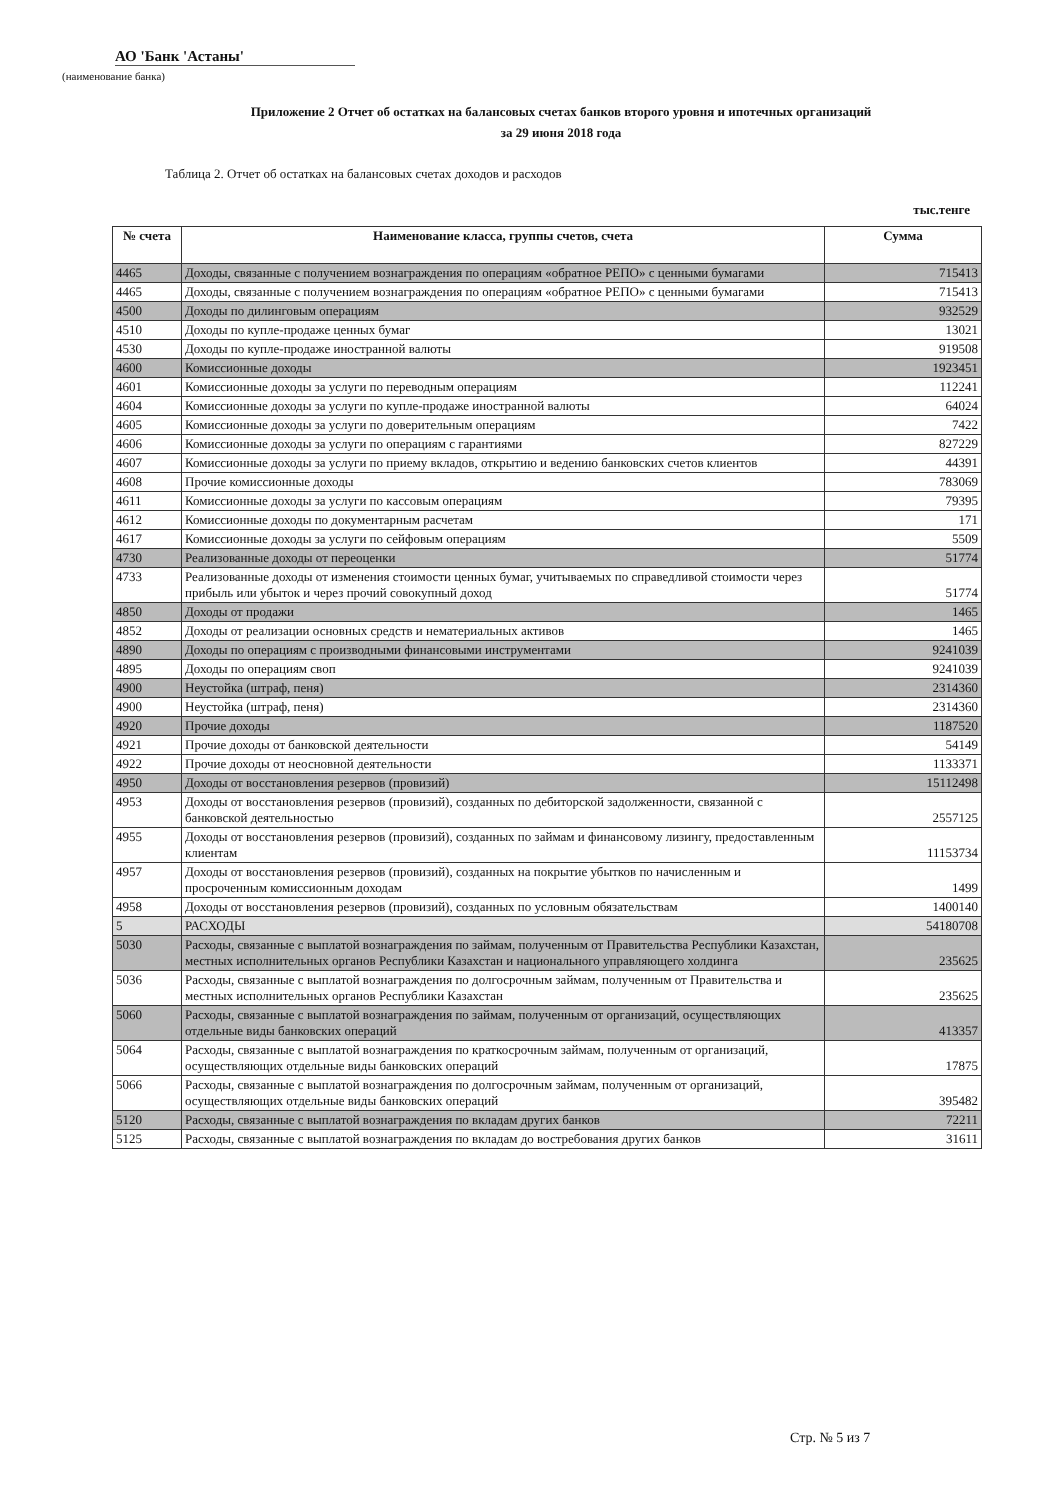АО 'Банк 'Астаны'
(наименование банка)
Приложение 2 Отчет об остатках на балансовых счетах банков второго уровня и ипотечных организаций
за 29 июня 2018 года
Таблица 2. Отчет об остатках на балансовых счетах доходов и расходов
тыс.тенге
| № счета | Наименование класса, группы счетов, счета | Сумма |
| --- | --- | --- |
| 4465 | Доходы, связанные с получением вознаграждения по операциям «обратное РЕПО» с ценными бумагами | 715413 |
| 4465 | Доходы, связанные с получением вознаграждения по операциям «обратное РЕПО» с ценными бумагами | 715413 |
| 4500 | Доходы по дилинговым операциям | 932529 |
| 4510 | Доходы по купле-продаже ценных бумаг | 13021 |
| 4530 | Доходы по купле-продаже иностранной валюты | 919508 |
| 4600 | Комиссионные доходы | 1923451 |
| 4601 | Комиссионные доходы за услуги по переводным операциям | 112241 |
| 4604 | Комиссионные доходы за услуги по купле-продаже иностранной валюты | 64024 |
| 4605 | Комиссионные доходы за услуги по доверительным операциям | 7422 |
| 4606 | Комиссионные доходы за услуги по операциям с гарантиями | 827229 |
| 4607 | Комиссионные доходы за услуги по приему вкладов, открытию и ведению банковских счетов клиентов | 44391 |
| 4608 | Прочие комиссионные доходы | 783069 |
| 4611 | Комиссионные доходы за услуги по кассовым операциям | 79395 |
| 4612 | Комиссионные доходы по документарным расчетам | 171 |
| 4617 | Комиссионные доходы за услуги по сейфовым операциям | 5509 |
| 4730 | Реализованные доходы от переоценки | 51774 |
| 4733 | Реализованные доходы от изменения стоимости ценных бумаг, учитываемых по справедливой стоимости через прибыль или убыток и через прочий совокупный доход | 51774 |
| 4850 | Доходы от продажи | 1465 |
| 4852 | Доходы от реализации основных средств и нематериальных активов | 1465 |
| 4890 | Доходы по операциям с производными финансовыми инструментами | 9241039 |
| 4895 | Доходы по операциям своп | 9241039 |
| 4900 | Неустойка (штраф, пеня) | 2314360 |
| 4900 | Неустойка (штраф, пеня) | 2314360 |
| 4920 | Прочие доходы | 1187520 |
| 4921 | Прочие доходы от банковской деятельности | 54149 |
| 4922 | Прочие доходы от неосновной деятельности | 1133371 |
| 4950 | Доходы от восстановления резервов (провизий) | 15112498 |
| 4953 | Доходы от восстановления резервов (провизий), созданных по дебиторской задолженности, связанной с банковской деятельностью | 2557125 |
| 4955 | Доходы от восстановления резервов (провизий), созданных по займам и финансовому лизингу, предоставленным клиентам | 11153734 |
| 4957 | Доходы от восстановления резервов (провизий), созданных на покрытие убытков по начисленным и просроченным комиссионным доходам | 1499 |
| 4958 | Доходы от восстановления резервов (провизий), созданных по условным обязательствам | 1400140 |
| 5 | РАСХОДЫ | 54180708 |
| 5030 | Расходы, связанные с выплатой вознаграждения по займам, полученным от Правительства Республики Казахстан, местных исполнительных органов Республики Казахстан и национального управляющего холдинга | 235625 |
| 5036 | Расходы, связанные с выплатой вознаграждения по долгосрочным займам, полученным от Правительства и местных исполнительных органов Республики Казахстан | 235625 |
| 5060 | Расходы, связанные с выплатой вознаграждения по займам, полученным от организаций, осуществляющих отдельные виды банковских операций | 413357 |
| 5064 | Расходы, связанные с выплатой вознаграждения по краткосрочным займам, полученным от организаций, осуществляющих отдельные виды банковских операций | 17875 |
| 5066 | Расходы, связанные с выплатой вознаграждения по долгосрочным займам, полученным от организаций, осуществляющих отдельные виды банковских операций | 395482 |
| 5120 | Расходы, связанные с выплатой вознаграждения по вкладам других банков | 72211 |
| 5125 | Расходы, связанные с выплатой вознаграждения по вкладам до востребования других банков | 31611 |
Стр. № 5 из 7